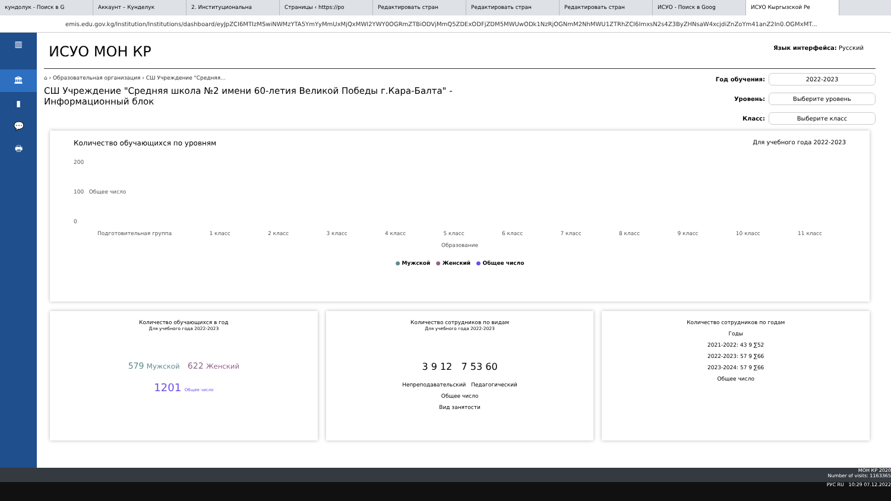кундолук - Поиск в G Аккаунт – Кунделук 2. Институциональна Страницы ‹ https://po Редактировать стран Редактировать стран Редактировать стран ИСУО - Поиск в Goog ИСУО Кыргызской Ре
emis.edu.gov.kg/Institution/Institutions/dashboard/eyJpZCI6MTIzMSwiNWMzYTA5YmYyMmUxMjQxMWI2YWY0OGRmZTBiODVjMmQ5ZDExODFjZDM5MWUwODk1NzRjOGNmM2NhMWU1ZTRhZCI6ImxsN2s4Z3ByZHNsaW4xcjdiZnZoYm41anZ2In0.OGMxMT...
▥
🏛
▮
💬
🖶
Язык интерфейса: Русский
ИСУО МОН КР
⌂ › Образовательная организация › СШ Учреждение "Средняя...
СШ Учреждение "Средняя школа №2 имени 60-летия Великой Победы г.Кара-Балта" - Информационный блок
Год обучения: 2022-2023
Уровень: Выберите уровень
Класс: Выберите класс
Количество обучающихся по уровням Для учебного года 2022-2023
200
100 Общее число
0
Подготовительная группа 1 класс 2 класс 3 класс 4 класс 5 класс 6 класс 7 класс 8 класс 9 класс 10 класс 11 класс
Образование
● Мужской ● Женский ● Общее число
Количество обучающихся в год
Для учебного года 2022-2023
579 Мужской 622 Женский
1201 Общее число
Количество сотрудников по видам
Для учебного года 2022-2023
3 9 12 7 53 60
Непреподавательский Педагогический
Общее число
Вид занятости
Количество сотрудников по годам
Годы
2021-2022: 43 9 ∑52
2022-2023: 57 9 ∑66
2023-2024: 57 9 ∑66
Общее число
МОН КР 2020
Number of visits: 1163365
РУС RU 10:29 07.12.2022